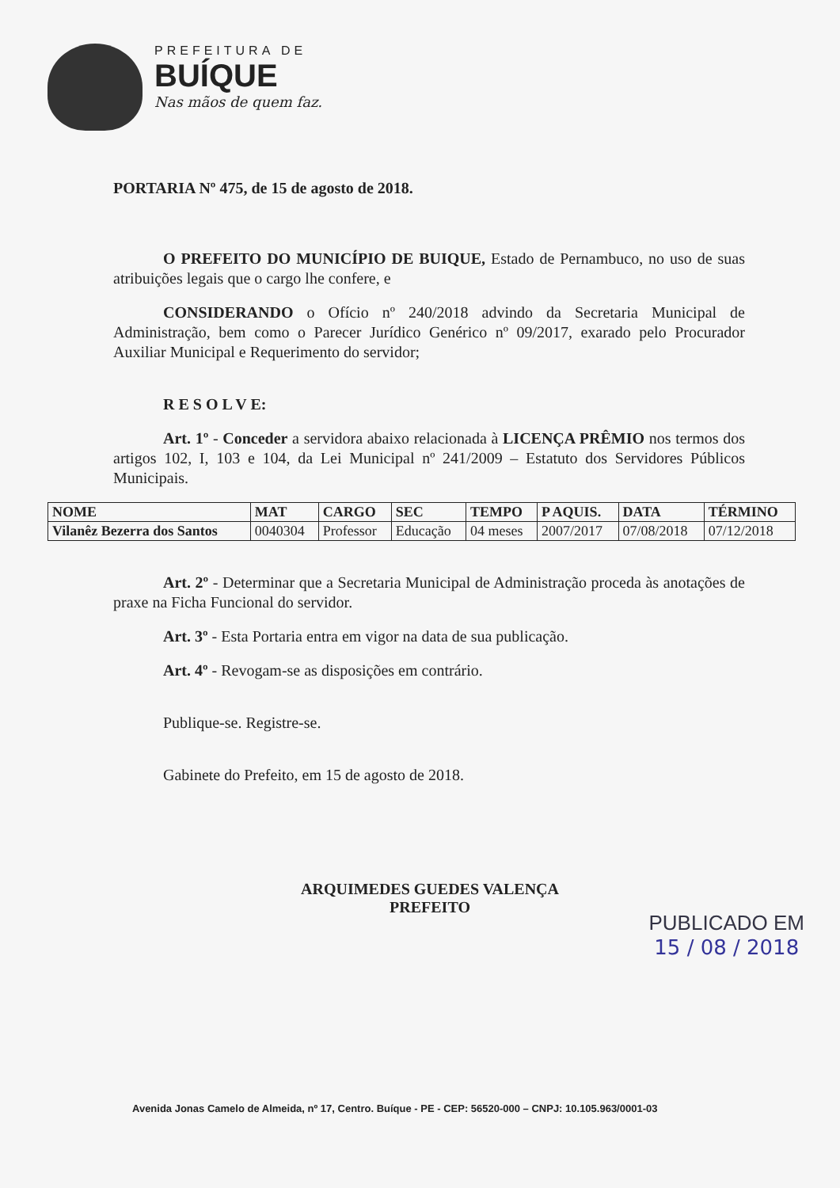PREFEITURA DE
BUÍQUE
Nas mãos de quem faz.
PORTARIA Nº 475, de 15 de agosto de 2018.
O PREFEITO DO MUNICÍPIO DE BUIQUE, Estado de Pernambuco, no uso de suas atribuições legais que o cargo lhe confere, e
CONSIDERANDO o Ofício nº 240/2018 advindo da Secretaria Municipal de Administração, bem como o Parecer Jurídico Genérico nº 09/2017, exarado pelo Procurador Auxiliar Municipal e Requerimento do servidor;
R E S O L V E:
Art. 1º - Conceder a servidora abaixo relacionada à LICENÇA PRÊMIO nos termos dos artigos 102, I, 103 e 104, da Lei Municipal nº 241/2009 – Estatuto dos Servidores Públicos Municipais.
| NOME | MAT | CARGO | SEC | TEMPO | P AQUIS. | DATA | TÉRMINO |
| --- | --- | --- | --- | --- | --- | --- | --- |
| Vilanêz Bezerra dos Santos | 0040304 | Professor | Educação | 04 meses | 2007/2017 | 07/08/2018 | 07/12/2018 |
Art. 2º - Determinar que a Secretaria Municipal de Administração proceda às anotações de praxe na Ficha Funcional do servidor.
Art. 3º - Esta Portaria entra em vigor na data de sua publicação.
Art. 4º - Revogam-se as disposições em contrário.
Publique-se. Registre-se.
Gabinete do Prefeito, em 15 de agosto de 2018.
ARQUIMEDES GUEDES VALENÇA
PREFEITO
PUBLICADO EM
15 / 08 / 2018
Avenida Jonas Camelo de Almeida, nº 17, Centro. Buíque - PE - CEP: 56520-000 – CNPJ: 10.105.963/0001-03